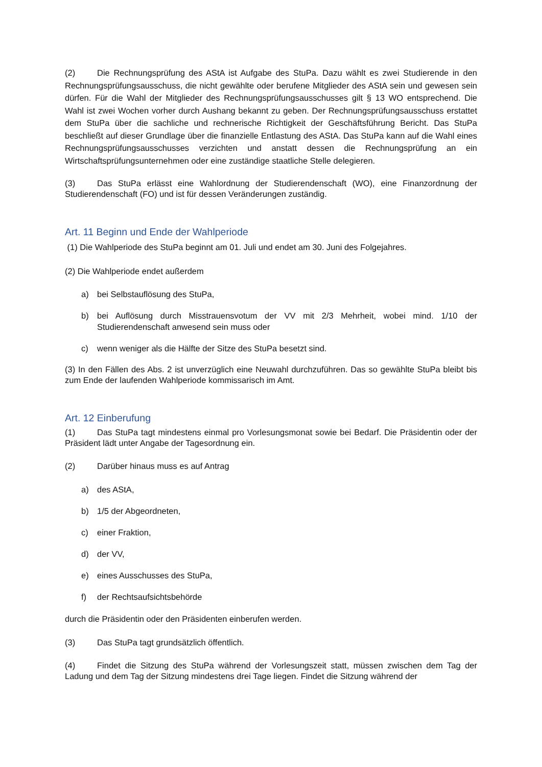(2) Die Rechnungsprüfung des AStA ist Aufgabe des StuPa. Dazu wählt es zwei Studierende in den Rechnungsprüfungsausschuss, die nicht gewählte oder berufene Mitglieder des AStA sein und gewesen sein dürfen. Für die Wahl der Mitglieder des Rechnungsprüfungsausschusses gilt § 13 WO entsprechend. Die Wahl ist zwei Wochen vorher durch Aushang bekannt zu geben. Der Rechnungsprüfungsausschuss erstattet dem StuPa über die sachliche und rechnerische Richtigkeit der Geschäftsführung Bericht. Das StuPa beschließt auf dieser Grundlage über die finanzielle Entlastung des AStA. Das StuPa kann auf die Wahl eines Rechnungsprüfungsausschusses verzichten und anstatt dessen die Rechnungsprüfung an ein Wirtschaftsprüfungsunternehmen oder eine zuständige staatliche Stelle delegieren.
(3) Das StuPa erlässt eine Wahlordnung der Studierendenschaft (WO), eine Finanzordnung der Studierendenschaft (FO) und ist für dessen Veränderungen zuständig.
Art. 11 Beginn und Ende der Wahlperiode
(1) Die Wahlperiode des StuPa beginnt am 01. Juli und endet am 30. Juni des Folgejahres.
(2) Die Wahlperiode endet außerdem
a) bei Selbstauflösung des StuPa,
b) bei Auflösung durch Misstrauensvotum der VV mit 2/3 Mehrheit, wobei mind. 1/10 der Studierendenschaft anwesend sein muss oder
c) wenn weniger als die Hälfte der Sitze des StuPa besetzt sind.
(3) In den Fällen des Abs. 2 ist unverzüglich eine Neuwahl durchzuführen. Das so gewählte StuPa bleibt bis zum Ende der laufenden Wahlperiode kommissarisch im Amt.
Art. 12 Einberufung
(1) Das StuPa tagt mindestens einmal pro Vorlesungsmonat sowie bei Bedarf. Die Präsidentin oder der Präsident lädt unter Angabe der Tagesordnung ein.
(2) Darüber hinaus muss es auf Antrag
a) des AStA,
b) 1/5 der Abgeordneten,
c) einer Fraktion,
d) der VV,
e) eines Ausschusses des StuPa,
f) der Rechtsaufsichtsbehörde
durch die Präsidentin oder den Präsidenten einberufen werden.
(3) Das StuPa tagt grundsätzlich öffentlich.
(4) Findet die Sitzung des StuPa während der Vorlesungszeit statt, müssen zwischen dem Tag der Ladung und dem Tag der Sitzung mindestens drei Tage liegen. Findet die Sitzung während der